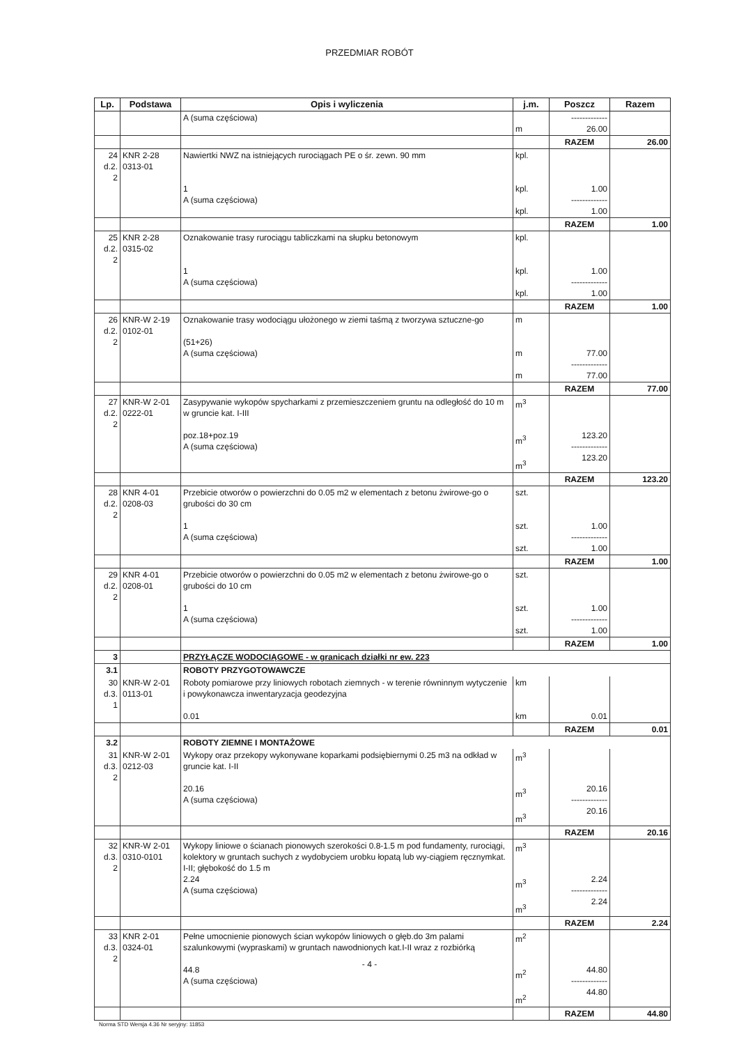PRZEDMIAR ROBÓT
| Lp. | Podstawa | Opis i wyliczenia | j.m. | Poszcz | Razem |
| --- | --- | --- | --- | --- | --- |
| | | A (suma częściowa) | m | ------------- 26.00 | |
| | | | | RAZEM | 26.00 |
| 24 d.2. 2 | KNR 2-28 0313-01 | Nawiertki NWZ na istniejących rurociągach PE o śr. zewn. 90 mm 1 A (suma częściowa) | kpl. kpl. kpl. | 1.00 ------------- 1.00 | |
| | | | | RAZEM | 1.00 |
| 25 d.2. 2 | KNR 2-28 0315-02 | Oznakowanie trasy rurociągu tabliczkami na słupku betonowym 1 A (suma częściowa) | kpl. kpl. kpl. | 1.00 ------------- 1.00 | |
| | | | | RAZEM | 1.00 |
| 26 d.2. 2 | KNR-W 2-19 0102-01 | Oznakowanie trasy wodociągu ułożonego w ziemi taśmą z tworzywa sztuczne-go (51+26) A (suma częściowa) | m m m | 77.00 ------------- 77.00 | |
| | | | | RAZEM | 77.00 |
| 27 d.2. 2 | KNR-W 2-01 0222-01 | Zasypywanie wykopów spycharkami z przemieszczeniem gruntu na odległość do 10 m w gruncie kat. I-III poz.18+poz.19 A (suma częściowa) | m<sup>3</sup> m<sup>3</sup> m<sup>3</sup> | 123.20 ------------- 123.20 | |
| | | | | RAZEM | 123.20 |
| 28 d.2. 2 | KNR 4-01 0208-03 | Przebicie otworów o powierzchni do 0.05 m2 w elementach z betonu żwirowe-go o grubości do 30 cm 1 A (suma częściowa) | szt. szt. szt. | 1.00 ------------- 1.00 | |
| | | | | RAZEM | 1.00 |
| 29 d.2. 2 | KNR 4-01 0208-01 | Przebicie otworów o powierzchni do 0.05 m2 w elementach z betonu żwirowe-go o grubości do 10 cm 1 A (suma częściowa) | szt. szt. szt. | 1.00 ------------- 1.00 | |
| | | | | RAZEM | 1.00 |
| 3 | | PRZYŁĄCZE WODOCIĄGOWE - w granicach działki nr ew. 223 | | | |
| 3.1 | | ROBOTY PRZYGOTOWAWCZE | | | |
| 30 d.3. 1 | KNR-W 2-01 0113-01 | Roboty pomiarowe przy liniowych robotach ziemnych - w terenie równinnym wytyczenie i powykonawcza inwentaryzacja geodezyjna 0.01 | km km | 0.01 | |
| | | | | RAZEM | 0.01 |
| 3.2 | | ROBOTY ZIEMNE I MONTAŻOWE | | | |
| 31 d.3. 2 | KNR-W 2-01 0212-03 | Wykopy oraz przekopy wykonywane koparkami podsiębiernymi 0.25 m3 na odkład w gruncie kat. I-II 20.16 A (suma częściowa) | m<sup>3</sup> m<sup>3</sup> m<sup>3</sup> | 20.16 ------------- 20.16 | |
| | | | | RAZEM | 20.16 |
| 32 d.3. 2 | KNR-W 2-01 0310-0101 | Wykopy liniowe o ścianach pionowych szerokości 0.8-1.5 m pod fundamenty, rurociągi, kolektory w gruntach suchych z wydobyciem urobku łopatą lub wy-ciągiem ręcznymkat. I-II; głębokość do 1.5 m 2.24 A (suma częściowa) | m<sup>3</sup> m<sup>3</sup> m<sup>3</sup> | 2.24 ------------- 2.24 | |
| | | | | RAZEM | 2.24 |
| 33 d.3. 2 | KNR 2-01 0324-01 | Pełne umocnienie pionowych ścian wykopów liniowych o głęb.do 3m palami szalunkowymi (wypraskami) w gruntach nawodnionych kat.I-II wraz z rozbiórką 44.8 A (suma częściowa) | m<sup>2</sup> m<sup>2</sup> m<sup>2</sup> | 44.80 ------------- 44.80 | |
| | | | | RAZEM | 44.80 |
- 4 -
Norma STD Wersja 4.36 Nr seryjny: 11853